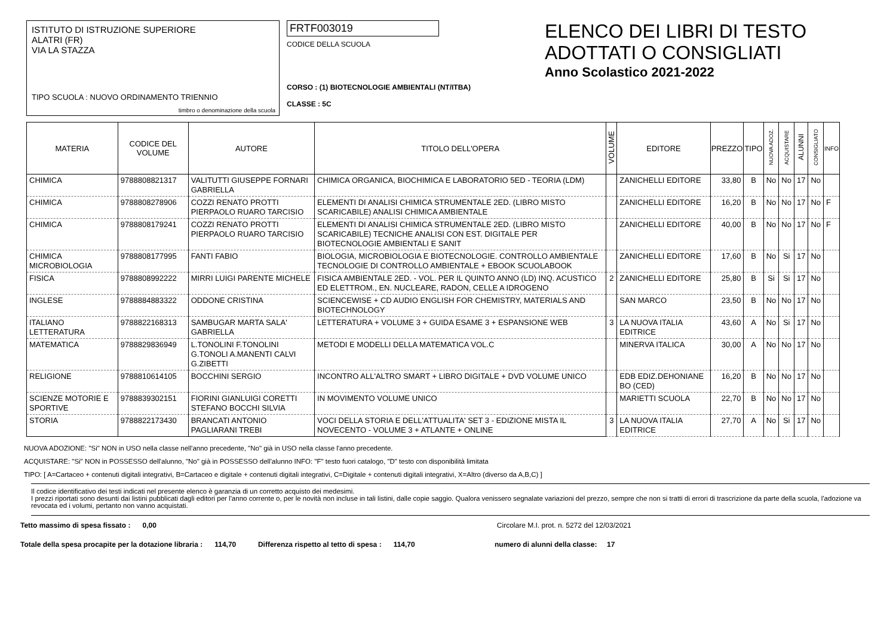ISTITUTO DI ISTRUZIONE SUPERIORE
ALATRI (FR)
VIA LA STAZZA
TIPO SCUOLA : NUOVO ORDINAMENTO TRIENNIO
timbro o denominazione della scuola
FRTF003019
CODICE DELLA SCUOLA
CORSO : (1) BIOTECNOLOGIE AMBIENTALI (NT/ITBA)
CLASSE : 5C
ELENCO DEI LIBRI DI TESTO
ADOTTATI O CONSIGLIATI
Anno Scolastico 2021-2022
| MATERIA | CODICE DEL VOLUME | AUTORE | TITOLO DELL'OPERA | VOLUME | EDITORE | PREZZO | TIPO | NUOVA ADOZ. | ACQUISTARE | ALUNNI | CONSIGLIATO | INFO |
| --- | --- | --- | --- | --- | --- | --- | --- | --- | --- | --- | --- | --- |
| CHIMICA | 9788808821317 | VALITUTTI GIUSEPPE FORNARI GABRIELLA | CHIMICA ORGANICA, BIOCHIMICA E LABORATORIO 5ED - TEORIA (LDM) | | ZANICHELLI EDITORE | 33,80 | B | No | No | 17 | No | |
| CHIMICA | 9788808278906 | COZZI RENATO PROTTI PIERPAOLO RUARO TARCISIO | ELEMENTI DI ANALISI CHIMICA STRUMENTALE 2ED. (LIBRO MISTO SCARICABILE) ANALISI CHIMICA AMBIENTALE | | ZANICHELLI EDITORE | 16,20 | B | No | No | 17 | No | F |
| CHIMICA | 9788808179241 | COZZI RENATO PROTTI PIERPAOLO RUARO TARCISIO | ELEMENTI DI ANALISI CHIMICA STRUMENTALE 2ED. (LIBRO MISTO SCARICABILE) TECNICHE ANALISI CON EST. DIGITALE PER BIOTECNOLOGIE AMBIENTALI E SANIT | | ZANICHELLI EDITORE | 40,00 | B | No | No | 17 | No | F |
| CHIMICA MICROBIOLOGIA | 9788808177995 | FANTI FABIO | BIOLOGIA, MICROBIOLOGIA E BIOTECNOLOGIE. CONTROLLO AMBIENTALE TECNOLOGIE DI CONTROLLO AMBIENTALE + EBOOK SCUOLABOOK | | ZANICHELLI EDITORE | 17,60 | B | No | Si | 17 | No | |
| FISICA | 9788808992222 | MIRRI LUIGI PARENTE MICHELE | FISICA AMBIENTALE 2ED. - VOL. PER IL QUINTO ANNO (LD) INQ. ACUSTICO ED ELETTROM., EN. NUCLEARE, RADON, CELLE A IDROGENO | 2 | ZANICHELLI EDITORE | 25,80 | B | Si | Si | 17 | No | |
| INGLESE | 9788884883322 | ODDONE CRISTINA | SCIENCEWISE + CD AUDIO ENGLISH FOR CHEMISTRY, MATERIALS AND BIOTECHNOLOGY | | SAN MARCO | 23,50 | B | No | No | 17 | No | |
| ITALIANO LETTERATURA | 9788822168313 | SAMBUGAR MARTA SALA' GABRIELLA | LETTERATURA + VOLUME 3 + GUIDA ESAME 3 + ESPANSIONE WEB | 3 | LA NUOVA ITALIA EDITRICE | 43,60 | A | No | Si | 17 | No | |
| MATEMATICA | 9788829836949 | L.TONOLINI F.TONOLINI G.TONOLI A.MANENTI CALVI G.ZIBETTI | METODI E MODELLI DELLA MATEMATICA VOL.C | | MINERVA ITALICA | 30,00 | A | No | No | 17 | No | |
| RELIGIONE | 9788810614105 | BOCCHINI SERGIO | INCONTRO ALL'ALTRO SMART + LIBRO DIGITALE + DVD VOLUME UNICO | | EDB EDIZ.DEHONIANE BO (CED) | 16,20 | B | No | No | 17 | No | |
| SCIENZE MOTORIE E SPORTIVE | 9788839302151 | FIORINI GIANLUIGI CORETTI STEFANO BOCCHI SILVIA | IN MOVIMENTO VOLUME UNICO | | MARIETTI SCUOLA | 22,70 | B | No | No | 17 | No | |
| STORIA | 9788822173430 | BRANCATI ANTONIO PAGLIARANI TREBI | VOCI DELLA STORIA E DELL'ATTUALITA' SET 3 - EDIZIONE MISTA IL NOVECENTO - VOLUME 3 + ATLANTE + ONLINE | 3 | LA NUOVA ITALIA EDITRICE | 27,70 | A | No | Si | 17 | No | |
NUOVA ADOZIONE: "Si" NON in USO nella classe nell'anno precedente, "No" già in USO nella classe l'anno precedente.
ACQUISTARE: "Si" NON in POSSESSO dell'alunno, "No" già in POSSESSO dell'alunno INFO: "F" testo fuori catalogo, "D" testo con disponibilità limitata
TIPO: [ A=Cartaceo + contenuti digitali integrativi, B=Cartaceo e digitale + contenuti digitali integrativi, C=Digitale + contenuti digitali integrativi, X=Altro (diverso da A,B,C) ]
Il codice identificativo dei testi indicati nel presente elenco è garanzia di un corretto acquisto dei medesimi.
I prezzi riportati sono desunti dai listini pubblicati dagli editori per l'anno corrente o, per le novità non incluse in tali listini, dalle copie saggio. Qualora venissero segnalate variazioni del prezzo, sempre che non si tratti di errori di trascrizione da parte della scuola, l'adozione va revocata ed i volumi, pertanto non vanno acquistati.
Tetto massimo di spesa fissato : 0,00 Circolare M.I. prot. n. 5272 del 12/03/2021
Totale della spesa procapite per la dotazione libraria : 114,70 Differenza rispetto al tetto di spesa : 114,70 numero di alunni della classe: 17